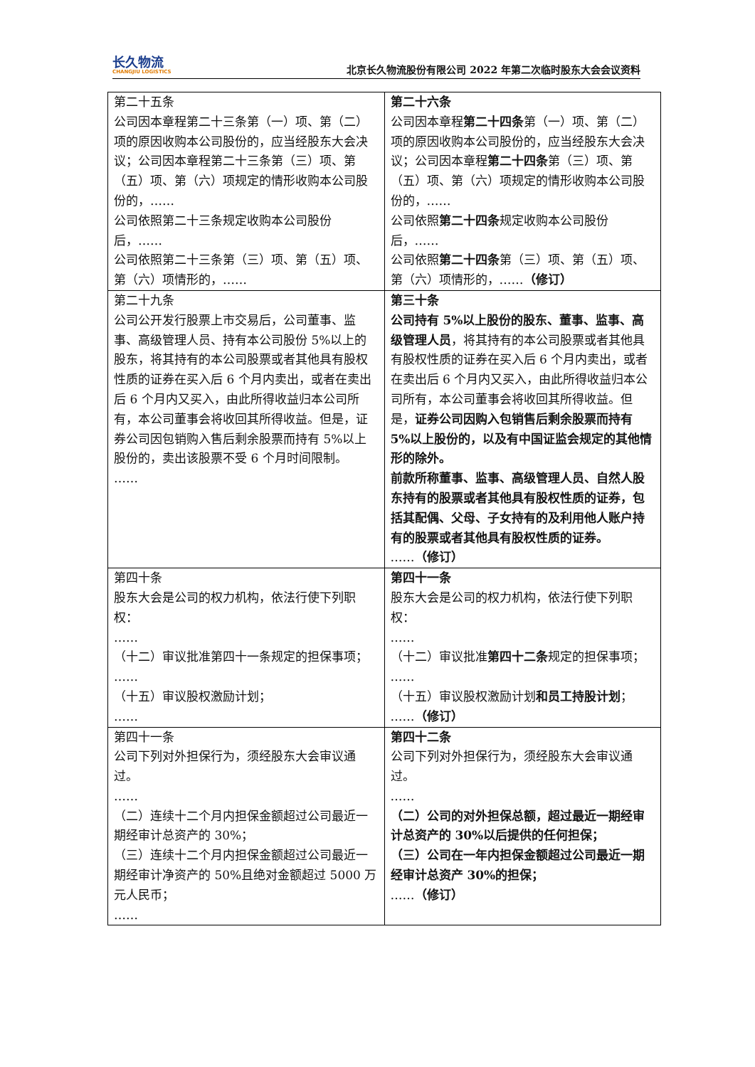长久物流
CHANGJIU LOGISTICS
北京长久物流股份有限公司 2022 年第二次临时股东大会会议资料
| 第二十五条 公司因本章程第二十三条第（一）项、第（二）项的原因收购本公司股份的，应当经股东大会决议；公司因本章程第二十三条第（三）项、第（五）项、第（六）项规定的情形收购本公司股份的，…… 公司依照第二十三条规定收购本公司股份后，…… 公司依照第二十三条第（三）项、第（五）项、第（六）项情形的，…… | 第二十六条 公司因本章程 第二十四条 第（一）项、第（二）项的原因收购本公司股份的，应当经股东大会决议；公司因本章程 第二十四条 第（三）项、第（五）项、第（六）项规定的情形收购本公司股份的，…… 公司依照 第二十四条 规定收购本公司股份后，…… 公司依照 第二十四条 第（三）项、第（五）项、第（六）项情形的，…… （修订） |
| 第二十九条 公司公开发行股票上市交易后，公司董事、监事、高级管理人员、持有本公司股份 5%以上的股东，将其持有的本公司股票或者其他具有股权性质的证券在买入后 6 个月内卖出，或者在卖出后 6 个月内又买入，由此所得收益归本公司所有，本公司董事会将收回其所得收益。但是，证券公司因包销购入售后剩余股票而持有 5%以上股份的，卖出该股票不受 6 个月时间限制。 …… | 第三十条 公司持有 5%以上股份的股东、董事、监事、高级管理人员 ，将其持有的本公司股票或者其他具有股权性质的证券在买入后 6 个月内卖出，或者在卖出后 6 个月内又买入，由此所得收益归本公司所有，本公司董事会将收回其所得收益。但是， 证券公司因购入包销售后剩余股票而持有 5%以上股份的，以及有中国证监会规定的其他情形的除外。 前款所称董事、监事、高级管理人员、自然人股东持有的股票或者其他具有股权性质的证券，包括其配偶、父母、子女持有的及利用他人账户持有的股票或者其他具有股权性质的证券。 …… （修订） |
| 第四十条 股东大会是公司的权力机构，依法行使下列职权： …… （十二）审议批准第四十一条规定的担保事项； …… （十五）审议股权激励计划； …… | 第四十一条 股东大会是公司的权力机构，依法行使下列职权： …… （十二）审议批准 第四十二条 规定的担保事项； …… （十五）审议股权激励计划 和员工持股计划 ； …… （修订） |
| 第四十一条 公司下列对外担保行为，须经股东大会审议通过。 …… （二）连续十二个月内担保金额超过公司最近一期经审计总资产的 30%； （三）连续十二个月内担保金额超过公司最近一期经审计净资产的 50%且绝对金额超过 5000 万元人民币； …… | 第四十二条 公司下列对外担保行为，须经股东大会审议通过。 …… （二）公司的对外担保总额，超过最近一期经审计总资产的 30%以后提供的任何担保； （三）公司在一年内担保金额超过公司最近一期经审计总资产 30%的担保； …… （修订） |